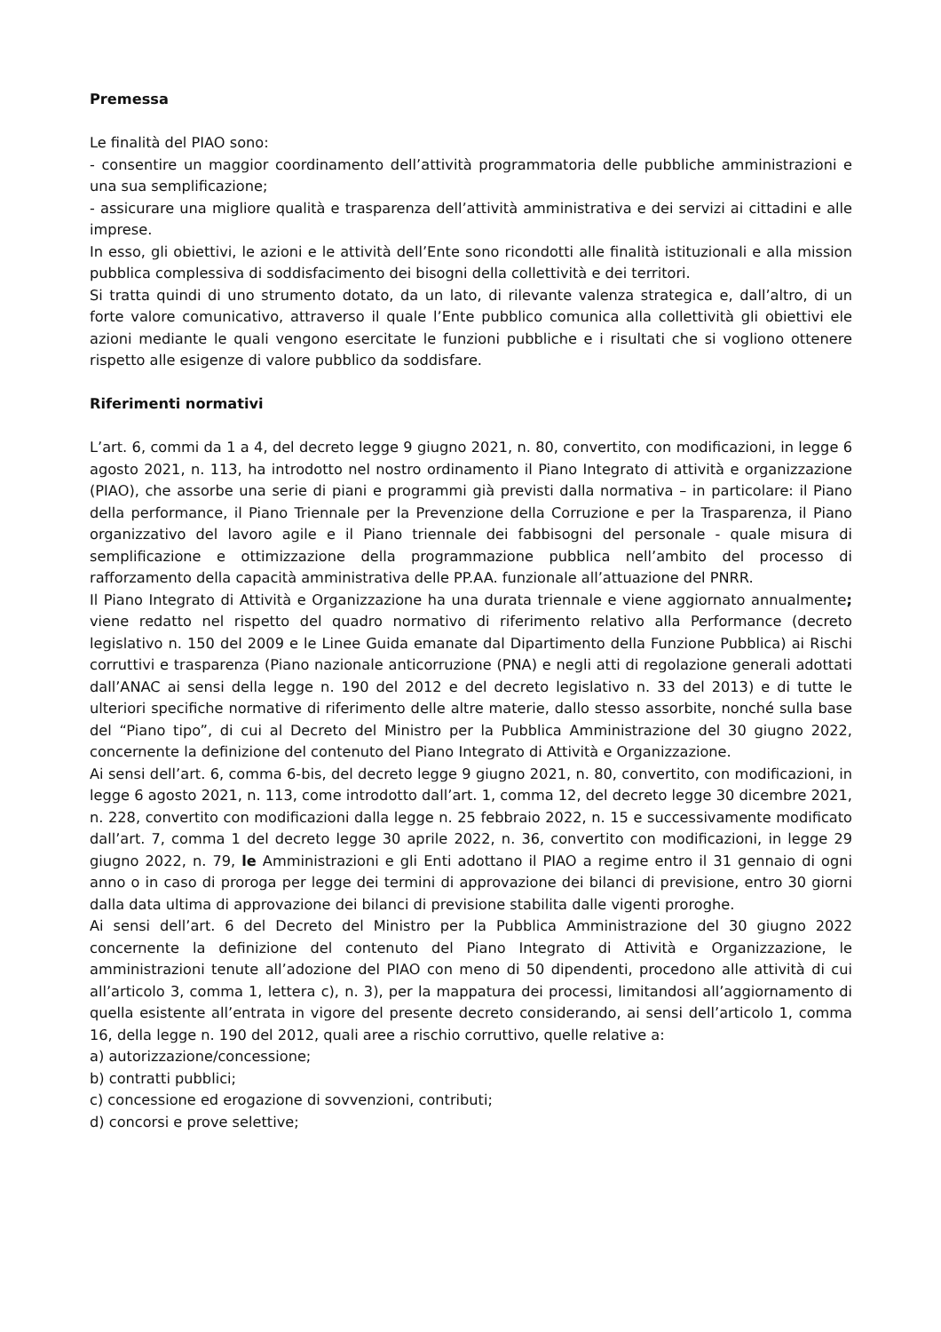Premessa
Le finalità del PIAO sono:
- consentire un maggior coordinamento dell’attività programmatoria delle pubbliche amministrazioni e una sua semplificazione;
- assicurare una migliore qualità e trasparenza dell’attività amministrativa e dei servizi ai cittadini e alle imprese.
In esso, gli obiettivi, le azioni e le attività dell’Ente sono ricondotti alle finalità istituzionali e alla mission pubblica complessiva di soddisfacimento dei bisogni della collettività e dei territori.
Si tratta quindi di uno strumento dotato, da un lato, di rilevante valenza strategica e, dall’altro, di un forte valore comunicativo, attraverso il quale l’Ente pubblico comunica alla collettività gli obiettivi ele azioni mediante le quali vengono esercitate le funzioni pubbliche e i risultati che si vogliono ottenere rispetto alle esigenze di valore pubblico da soddisfare.
Riferimenti normativi
L’art. 6, commi da 1 a 4, del decreto legge 9 giugno 2021, n. 80, convertito, con modificazioni, in legge 6 agosto 2021, n. 113, ha introdotto nel nostro ordinamento il Piano Integrato di attività e organizzazione (PIAO), che assorbe una serie di piani e programmi già previsti dalla normativa – in particolare: il Piano della performance, il Piano Triennale per la Prevenzione della Corruzione e per la Trasparenza, il Piano organizzativo del lavoro agile e il Piano triennale dei fabbisogni del personale - quale misura di semplificazione e ottimizzazione della programmazione pubblica nell’ambito del processo di rafforzamento della capacità amministrativa delle PP.AA. funzionale all’attuazione del PNRR.
Il Piano Integrato di Attività e Organizzazione ha una durata triennale e viene aggiornato annualmente; viene redatto nel rispetto del quadro normativo di riferimento relativo alla Performance (decreto legislativo n. 150 del 2009 e le Linee Guida emanate dal Dipartimento della Funzione Pubblica) ai Rischi corruttivi e trasparenza (Piano nazionale anticorruzione (PNA) e negli atti di regolazione generali adottati dall’ANAC ai sensi della legge n. 190 del 2012 e del decreto legislativo n. 33 del 2013) e di tutte le ulteriori specifiche normative di riferimento delle altre materie, dallo stesso assorbite, nonché sulla base del “Piano tipo”, di cui al Decreto del Ministro per la Pubblica Amministrazione del 30 giugno 2022, concernente la definizione del contenuto del Piano Integrato di Attività e Organizzazione.
Ai sensi dell’art. 6, comma 6-bis, del decreto legge 9 giugno 2021, n. 80, convertito, con modificazioni, in legge 6 agosto 2021, n. 113, come introdotto dall’art. 1, comma 12, del decreto legge 30 dicembre 2021, n. 228, convertito con modificazioni dalla legge n. 25 febbraio 2022, n. 15 e successivamente modificato dall’art. 7, comma 1 del decreto legge 30 aprile 2022, n. 36, convertito con modificazioni, in legge 29 giugno 2022, n. 79, le Amministrazioni e gli Enti adottano il PIAO a regime entro il 31 gennaio di ogni anno o in caso di proroga per legge dei termini di approvazione dei bilanci di previsione, entro 30 giorni dalla data ultima di approvazione dei bilanci di previsione stabilita dalle vigenti proroghe.
Ai sensi dell’art. 6 del Decreto del Ministro per la Pubblica Amministrazione del 30 giugno 2022 concernente la definizione del contenuto del Piano Integrato di Attività e Organizzazione, le amministrazioni tenute all’adozione del PIAO con meno di 50 dipendenti, procedono alle attività di cui all’articolo 3, comma 1, lettera c), n. 3), per la mappatura dei processi, limitandosi all’aggiornamento di quella esistente all’entrata in vigore del presente decreto considerando, ai sensi dell’articolo 1, comma 16, della legge n. 190 del 2012, quali aree a rischio corruttivo, quelle relative a:
a) autorizzazione/concessione;
b) contratti pubblici;
c) concessione ed erogazione di sovvenzioni, contributi;
d) concorsi e prove selettive;